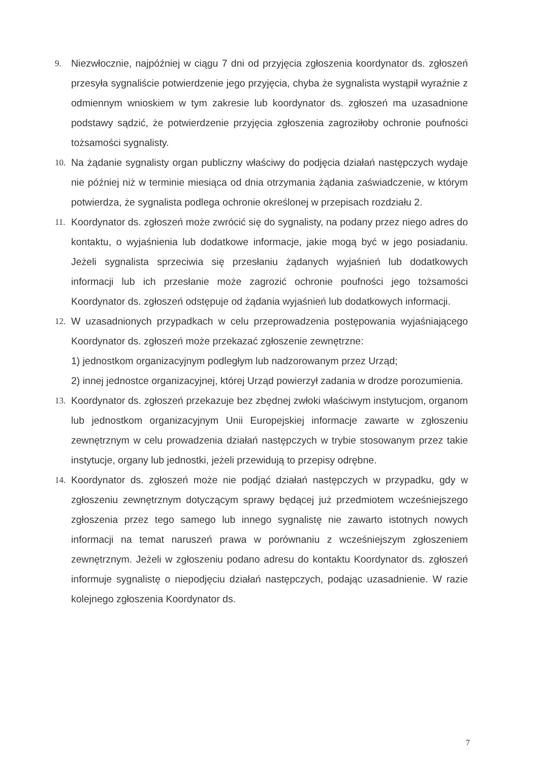9. Niezwłocznie, najpóźniej w ciągu 7 dni od przyjęcia zgłoszenia koordynator ds. zgłoszeń przesyła sygnaliście potwierdzenie jego przyjęcia, chyba że sygnalista wystąpił wyraźnie z odmiennym wnioskiem w tym zakresie lub koordynator ds. zgłoszeń ma uzasadnione podstawy sądzić, że potwierdzenie przyjęcia zgłoszenia zagroziłoby ochronie poufności tożsamości sygnalisty.
10. Na żądanie sygnalisty organ publiczny właściwy do podjęcia działań następczych wydaje nie później niż w terminie miesiąca od dnia otrzymania żądania zaświadczenie, w którym potwierdza, że sygnalista podlega ochronie określonej w przepisach rozdziału 2.
11. Koordynator ds. zgłoszeń może zwrócić się do sygnalisty, na podany przez niego adres do kontaktu, o wyjaśnienia lub dodatkowe informacje, jakie mogą być w jego posiadaniu. Jeżeli sygnalista sprzeciwia się przesłaniu żądanych wyjaśnień lub dodatkowych informacji lub ich przesłanie może zagrozić ochronie poufności jego tożsamości Koordynator ds. zgłoszeń odstępuje od żądania wyjaśnień lub dodatkowych informacji.
12. W uzasadnionych przypadkach w celu przeprowadzenia postępowania wyjaśniającego Koordynator ds. zgłoszeń może przekazać zgłoszenie zewnętrzne:
1) jednostkom organizacyjnym podległym lub nadzorowanym przez Urząd;
2) innej jednostce organizacyjnej, której Urząd powierzył zadania w drodze porozumienia.
13. Koordynator ds. zgłoszeń przekazuje bez zbędnej zwłoki właściwym instytucjom, organom lub jednostkom organizacyjnym Unii Europejskiej informacje zawarte w zgłoszeniu zewnętrznym w celu prowadzenia działań następczych w trybie stosowanym przez takie instytucje, organy lub jednostki, jeżeli przewidują to przepisy odrębne.
14. Koordynator ds. zgłoszeń może nie podjąć działań następczych w przypadku, gdy w zgłoszeniu zewnętrznym dotyczącym sprawy będącej już przedmiotem wcześniejszego zgłoszenia przez tego samego lub innego sygnalistę nie zawarto istotnych nowych informacji na temat naruszeń prawa w porównaniu z wcześniejszym zgłoszeniem zewnętrznym. Jeżeli w zgłoszeniu podano adresu do kontaktu Koordynator ds. zgłoszeń informuje sygnalistę o niepodjęciu działań następczych, podając uzasadnienie. W razie kolejnego zgłoszenia Koordynator ds.
7